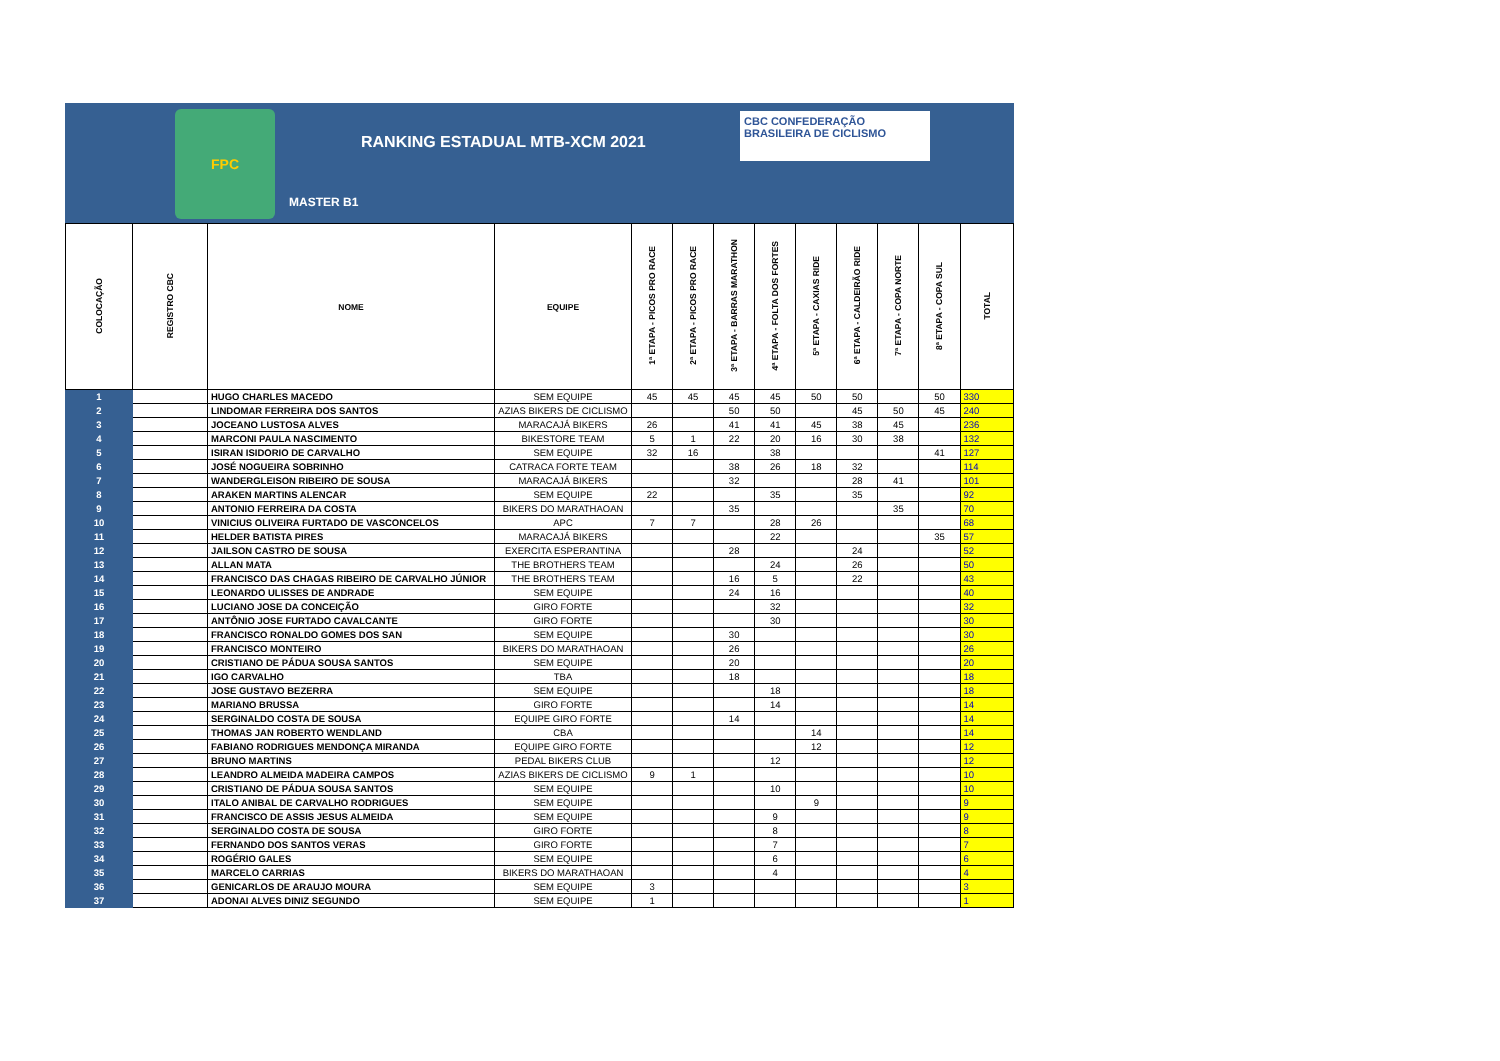FPC
RANKING ESTADUAL MTB-XCM 2021
CBC CONFEDERAÇÃO BRASILEIRA DE CICLISMO
MASTER B1
| COLOCAÇÃO | REGISTRO CBC | NOME | EQUIPE | 1ª ETAPA - PICOS PRO RACE | 2ª ETAPA - PICOS PRO RACE | 3ª ETAPA - BARRAS MARATHON | 4ª ETAPA - FOLTA DOS FORTES | 5ª ETAPA - CAXIAS RIDE | 6ª ETAPA - CALDEIRÃO RIDE | 7ª ETAPA - COPA NORTE | 8ª ETAPA - COPA SUL | TOTAL |
| --- | --- | --- | --- | --- | --- | --- | --- | --- | --- | --- | --- | --- |
| 1 | | HUGO CHARLES MACEDO | SEM EQUIPE | 45 | 45 | 45 | 45 | 50 | 50 | | 50 | 330 |
| 2 | | LINDOMAR FERREIRA DOS SANTOS | AZIAS BIKERS DE CICLISMO | | | 50 | 50 | | 45 | 50 | 45 | 240 |
| 3 | | JOCEANO LUSTOSA ALVES | MARACAJÁ BIKERS | 26 | | 41 | 41 | 45 | 38 | 45 | | 236 |
| 4 | | MARCONI PAULA NASCIMENTO | BIKESTORE TEAM | 5 | 1 | 22 | 20 | 16 | 30 | 38 | | 132 |
| 5 | | ISIRAN ISIDORIO DE CARVALHO | SEM EQUIPE | 32 | 16 | | 38 | | | | 41 | 127 |
| 6 | | JOSÉ NOGUEIRA SOBRINHO | CATRACA FORTE TEAM | | | 38 | 26 | 18 | 32 | | | 114 |
| 7 | | WANDERGLEISON RIBEIRO DE SOUSA | MARACAJÁ BIKERS | | | 32 | | | 28 | 41 | | 101 |
| 8 | | ARAKEN MARTINS ALENCAR | SEM EQUIPE | 22 | | | 35 | | 35 | | | 92 |
| 9 | | ANTONIO FERREIRA DA COSTA | BIKERS DO MARATHAOAN | | | 35 | | | | 35 | | 70 |
| 10 | | VINICIUS OLIVEIRA FURTADO DE VASCONCELOS | APC | 7 | 7 | | 28 | 26 | | | | 68 |
| 11 | | HELDER BATISTA PIRES | MARACAJÁ BIKERS | | | | 22 | | | | 35 | 57 |
| 12 | | JAILSON CASTRO DE SOUSA | EXERCITA ESPERANTINA | | | 28 | | | 24 | | | 52 |
| 13 | | ALLAN MATA | THE BROTHERS TEAM | | | | 24 | | 26 | | | 50 |
| 14 | | FRANCISCO DAS CHAGAS RIBEIRO DE CARVALHO JÚNIOR | THE BROTHERS TEAM | | | 16 | 5 | | 22 | | | 43 |
| 15 | | LEONARDO ULISSES DE ANDRADE | SEM EQUIPE | | | 24 | 16 | | | | | 40 |
| 16 | | LUCIANO JOSE DA CONCEIÇÃO | GIRO FORTE | | | | 32 | | | | | 32 |
| 17 | | ANTÔNIO JOSE FURTADO CAVALCANTE | GIRO FORTE | | | | 30 | | | | | 30 |
| 18 | | FRANCISCO RONALDO GOMES DOS SAN | SEM EQUIPE | | | 30 | | | | | | 30 |
| 19 | | FRANCISCO MONTEIRO | BIKERS DO MARATHAOAN | | | 26 | | | | | | 26 |
| 20 | | CRISTIANO DE PÁDUA SOUSA SANTOS | SEM EQUIPE | | | 20 | | | | | | 20 |
| 21 | | IGO CARVALHO | TBA | | | 18 | | | | | | 18 |
| 22 | | JOSE GUSTAVO BEZERRA | SEM EQUIPE | | | | 18 | | | | | 18 |
| 23 | | MARIANO BRUSSA | GIRO FORTE | | | | 14 | | | | | 14 |
| 24 | | SERGINALDO COSTA DE SOUSA | EQUIPE GIRO FORTE | | | 14 | | | | | | 14 |
| 25 | | THOMAS JAN ROBERTO WENDLAND | CBA | | | | | 14 | | | | 14 |
| 26 | | FABIANO RODRIGUES MENDONÇA MIRANDA | EQUIPE GIRO FORTE | | | | | 12 | | | | 12 |
| 27 | | BRUNO MARTINS | PEDAL BIKERS CLUB | | | | 12 | | | | | 12 |
| 28 | | LEANDRO ALMEIDA MADEIRA CAMPOS | AZIAS BIKERS DE CICLISMO | 9 | 1 | | | | | | | 10 |
| 29 | | CRISTIANO DE PÁDUA SOUSA SANTOS | SEM EQUIPE | | | | 10 | | | | | 10 |
| 30 | | ITALO ANIBAL DE CARVALHO RODRIGUES | SEM EQUIPE | | | | | 9 | | | | 9 |
| 31 | | FRANCISCO DE ASSIS JESUS ALMEIDA | SEM EQUIPE | | | | 9 | | | | | 9 |
| 32 | | SERGINALDO COSTA DE SOUSA | GIRO FORTE | | | | 8 | | | | | 8 |
| 33 | | FERNANDO DOS SANTOS VERAS | GIRO FORTE | | | | 7 | | | | | 7 |
| 34 | | ROGÉRIO GALES | SEM EQUIPE | | | | 6 | | | | | 6 |
| 35 | | MARCELO CARRIAS | BIKERS DO MARATHAOAN | | | | 4 | | | | | 4 |
| 36 | | GENICARLOS DE ARAUJO MOURA | SEM EQUIPE | 3 | | | | | | | | 3 |
| 37 | | ADONAI ALVES DINIZ SEGUNDO | SEM EQUIPE | 1 | | | | | | | | 1 |